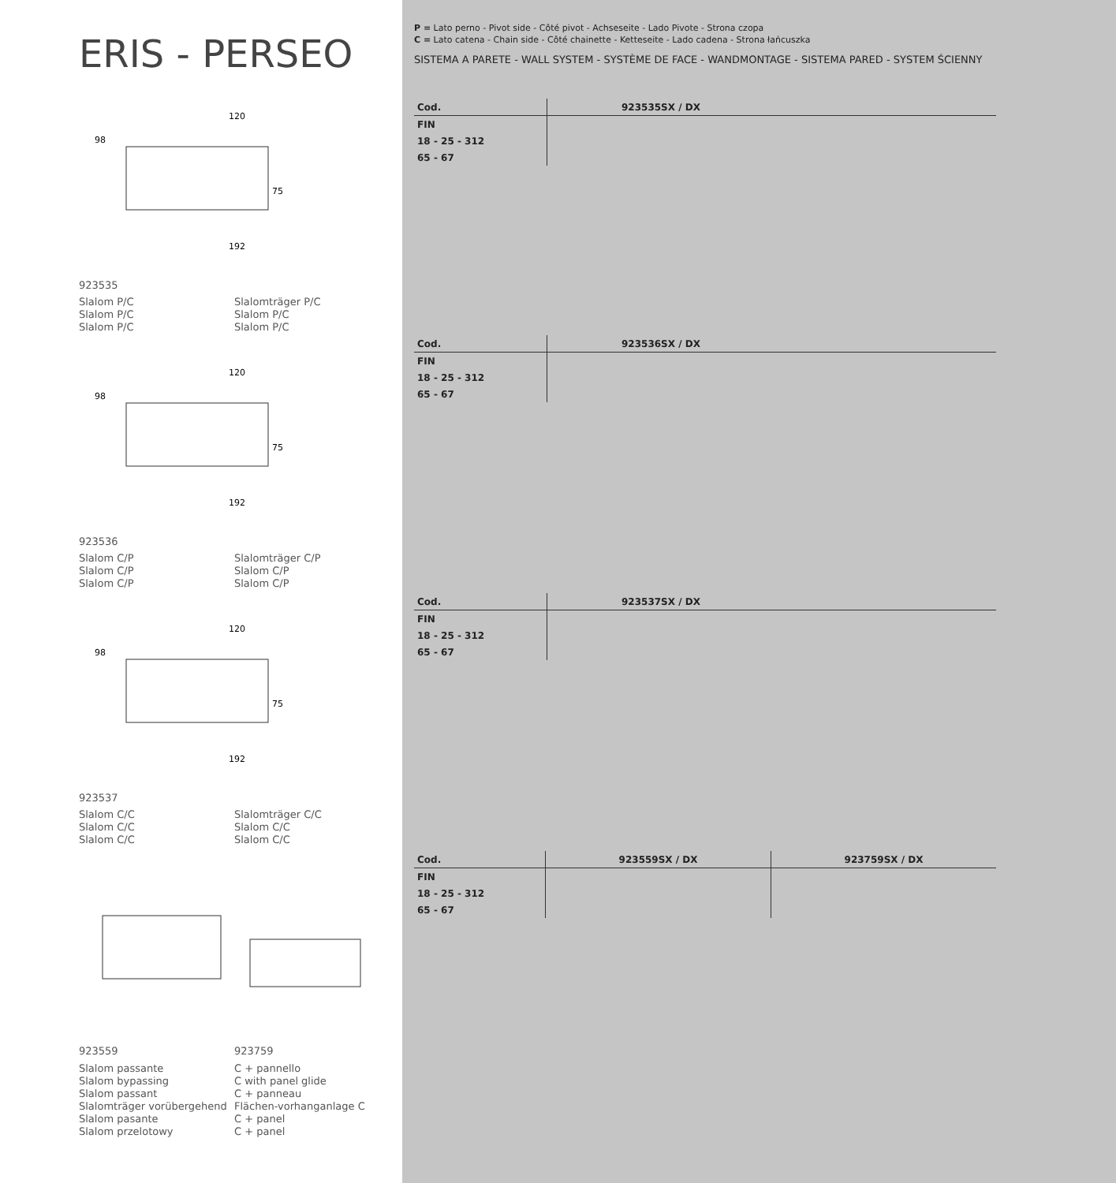ERIS - PERSEO
120
98
75
192
923535
Slalom P/C
Slalom P/C
Slalom P/C
Slalomträger P/C
Slalom P/C
Slalom P/C
120
98
75
192
923536
Slalom C/P
Slalom C/P
Slalom C/P
Slalomträger C/P
Slalom C/P
Slalom C/P
120
98
75
192
923537
Slalom C/C
Slalom C/C
Slalom C/C
Slalomträger C/C
Slalom C/C
Slalom C/C
923559 923759
Slalom passante
Slalom bypassing
Slalom passant
Slalomträger vorübergehend
Slalom pasante
Slalom przelotowy
C + pannello
C with panel glide
C + panneau
Flächen-vorhanganlage C
C + panel
C + panel
P = Lato perno - Pivot side - Côté pivot - Achseseite - Lado Pivote - Strona czopa
C = Lato catena - Chain side - Côté chainette - Ketteseite - Lado cadena - Strona łańcuszka
SISTEMA A PARETE - WALL SYSTEM - SYSTÈME DE FACE - WANDMONTAGE - SISTEMA PARED - SYSTEM ŚCIENNY
| Cod. | 923535SX / DX | |
| --- | --- | --- |
| FIN | | |
| 18 - 25 - 312 | | |
| 65 - 67 | | |
| Cod. | 923536SX / DX | |
| --- | --- | --- |
| FIN | | |
| 18 - 25 - 312 | | |
| 65 - 67 | | |
| Cod. | 923537SX / DX | |
| --- | --- | --- |
| FIN | | |
| 18 - 25 - 312 | | |
| 65 - 67 | | |
| Cod. | 923559SX / DX | 923759SX / DX |
| --- | --- | --- |
| FIN | | |
| 18 - 25 - 312 | | |
| 65 - 67 | | |